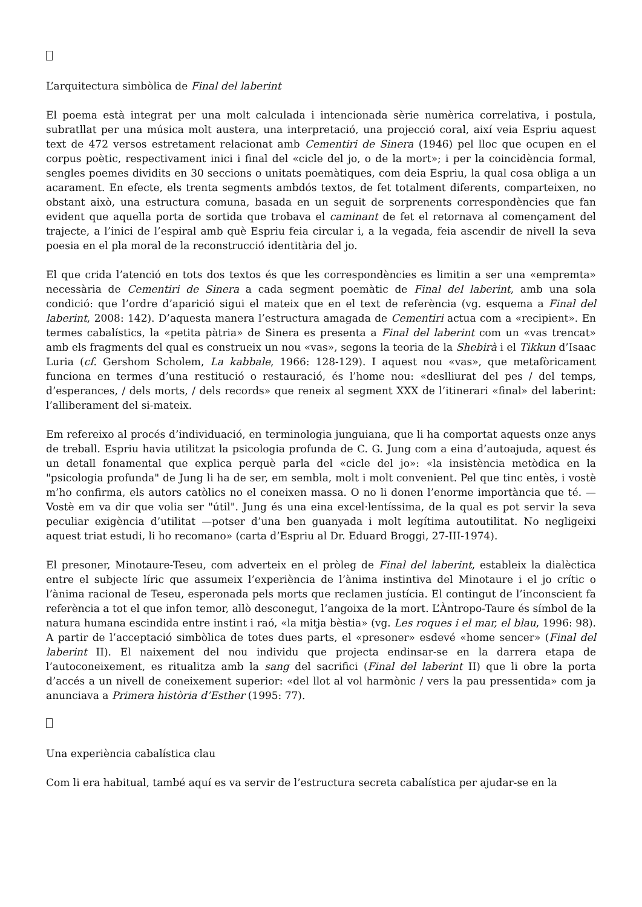L’arquitectura simbòlica de Final del laberint
El poema està integrat per una molt calculada i intencionada sèrie numèrica correlativa, i postula, subratllat per una música molt austera, una interpretació, una projecció coral, així veia Espriu aquest text de 472 versos estretament relacionat amb Cementiri de Sinera (1946) pel lloc que ocupen en el corpus poètic, respectivament inici i final del «cicle del jo, o de la mort»; i per la coincidència formal, sengles poemes dividits en 30 seccions o unitats poemàtiques, com deia Espriu, la qual cosa obliga a un acarament. En efecte, els trenta segments ambdós textos, de fet totalment diferents, comparteixen, no obstant això, una estructura comuna, basada en un seguit de sorprenents correspondències que fan evident que aquella porta de sortida que trobava el caminant de fet el retornava al començament del trajecte, a l’inici de l’espiral amb què Espriu feia circular i, a la vegada, feia ascendir de nivell la seva poesia en el pla moral de la reconstrucció identitària del jo.
El que crida l’atenció en tots dos textos és que les correspondències es limitin a ser una «empremta» necessària de Cementiri de Sinera a cada segment poemàtic de Final del laberint, amb una sola condició: que l’ordre d’aparició sigui el mateix que en el text de referència (vg. esquema a Final del laberint, 2008: 142). D’aquesta manera l’estructura amagada de Cementiri actua com a «recipient». En termes cabalístics, la «petita pàtria» de Sinera es presenta a Final del laberint com un «vas trencat» amb els fragments del qual es construeix un nou «vas», segons la teoria de la Shebirà i el Tikkun d’Isaac Luria (cf. Gershom Scholem, La kabbale, 1966: 128-129). I aquest nou «vas», que metafòricament funciona en termes d’una restitució o restauració, és l’home nou: «deslliurat del pes / del temps, d’esperances, / dels morts, / dels records» que reneix al segment XXX de l’itinerari «final» del laberint: l’alliberament del si-mateix.
Em refereixo al procés d’individuació, en terminologia junguiana, que li ha comportat aquests onze anys de treball. Espriu havia utilitzat la psicologia profunda de C. G. Jung com a eina d’autoajuda, aquest és un detall fonamental que explica perquè parla del «cicle del jo»: «la insistència metòdica en la "psicologia profunda" de Jung li ha de ser, em sembla, molt i molt convenient. Pel que tinc entès, i vostè m’ho confirma, els autors catòlics no el coneixen massa. O no li donen l’enorme importància que té. —Vostè em va dir que volia ser "útil". Jung és una eina excel·lentíssima, de la qual es pot servir la seva peculiar exigència d’utilitat —potser d’una ben guanyada i molt legítima autoutilitat. No negligeixi aquest triat estudi, li ho recomano» (carta d’Espriu al Dr. Eduard Broggi, 27-III-1974).
El presoner, Minotaure-Teseu, com adverteix en el pròleg de Final del laberint, estableix la dialèctica entre el subjecte líric que assumeix l’experiència de l’ànima instintiva del Minotaure i el jo crític o l’ànima racional de Teseu, esperonada pels morts que reclamen justícia. El contingut de l’inconscient fa referència a tot el que infon temor, allò desconegut, l’angoixa de la mort. L’Àntropo-Taure és símbol de la natura humana escindida entre instint i raó, «la mitja bèstia» (vg. Les roques i el mar, el blau, 1996: 98). A partir de l’acceptació simbòlica de totes dues parts, el «presoner» esdevé «home sencer» (Final del laberint II). El naixement del nou individu que projecta endinsar-se en la darrera etapa de l’autoconeixement, es ritualitza amb la sang del sacrifici (Final del laberint II) que li obre la porta d’accés a un nivell de coneixement superior: «del llot al vol harmònic / vers la pau pressentida» com ja anunciava a Primera història d’Esther (1995: 77).
Una experiència cabalística clau
Com li era habitual, també aquí es va servir de l’estructura secreta cabalística per ajudar-se en la